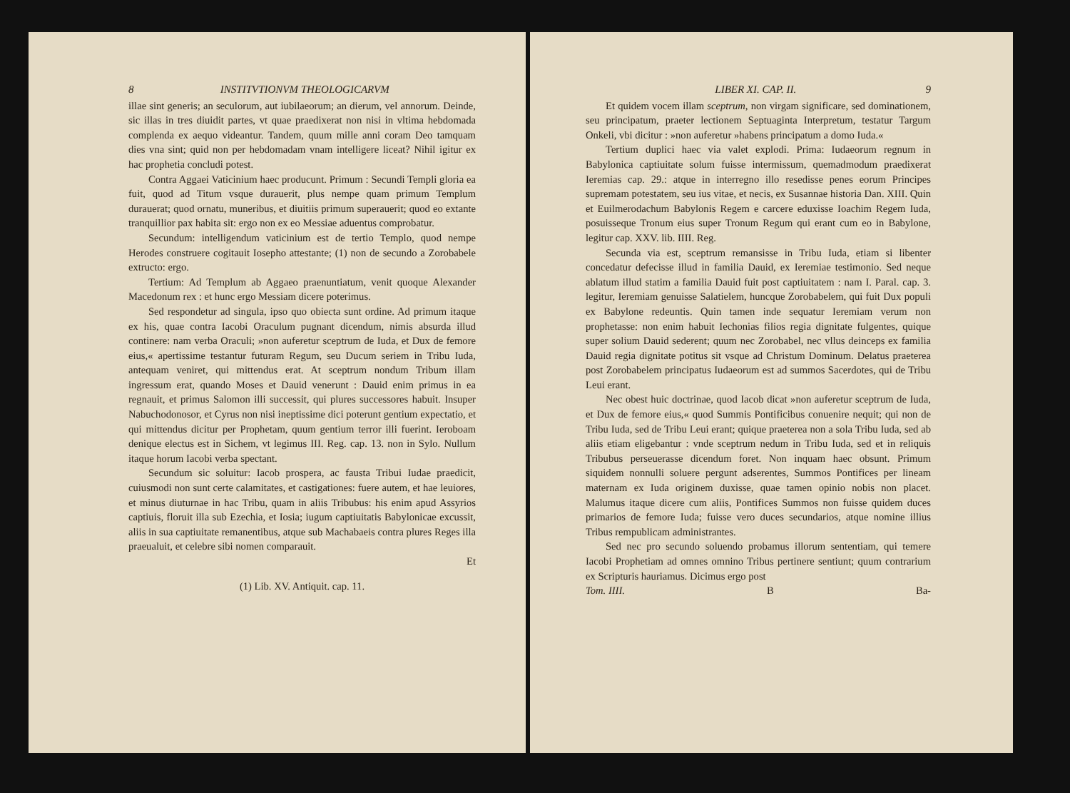8 INSTITVTIONVM THEOLOGICARVM
illae sint generis; an seculorum, aut iubilaeorum; an dierum, vel annorum. Deinde, sic illas in tres diuidit partes, vt quae praedixerat non nisi in vltima hebdomada complenda ex aequo videantur. Tandem, quum mille anni coram Deo tamquam dies vna sint; quid non per hebdomadam vnam intelligere liceat? Nihil igitur ex hac prophetia concludi potest.
Contra Aggaei Vaticinium haec producunt. Primum : Secundi Templi gloria ea fuit, quod ad Titum vsque durauerit, plus nempe quam primum Templum durauerat; quod ornatu, muneribus, et diuitiis primum superauerit; quod eo extante tranquillior pax habita sit: ergo non ex eo Messiae aduentus comprobatur.
Secundum: intelligendum vaticinium est de tertio Templo, quod nempe Herodes construere cogitauit Iosepho attestante; (1) non de secundo a Zorobabele extructo: ergo.
Tertium: Ad Templum ab Aggaeo praenuntiatum, venit quoque Alexander Macedonum rex : et hunc ergo Messiam dicere poterimus.
Sed respondetur ad singula, ipso quo obiecta sunt ordine. Ad primum itaque ex his, quae contra Iacobi Oraculum pugnant dicendum, nimis absurda illud continere: nam verba Oraculi; »non auferetur sceptrum de Iuda, et Dux de femore eius,« apertissime testantur futuram Regum, seu Ducum seriem in Tribu Iuda, antequam veniret, qui mittendus erat. At sceptrum nondum Tribum illam ingressum erat, quando Moses et Dauid venerunt : Dauid enim primus in ea regnauit, et primus Salomon illi successit, qui plures successores habuit. Insuper Nabuchodonosor, et Cyrus non nisi ineptissime dici poterunt gentium expectatio, et qui mittendus dicitur per Prophetam, quum gentium terror illi fuerint. Ieroboam denique electus est in Sichem, vt legimus III. Reg. cap. 13. non in Sylo. Nullum itaque horum Iacobi verba spectant.
Secundum sic soluitur: Iacob prospera, ac fausta Tribui Iudae praedicit, cuiusmodi non sunt certe calamitates, et castigationes: fuere autem, et hae leuiores, et minus diuturnae in hac Tribu, quam in aliis Tribubus: his enim apud Assyrios captiuis, floruit illa sub Ezechia, et Iosia; iugum captiuitatis Babylonicae excussit, aliis in sua captiuitate remanentibus, atque sub Machabaeis contra plures Reges illa praeualuit, et celebre sibi nomen comparauit.
Et
(1) Lib. XV. Antiquit. cap. 11.
LIBER XI. CAP. II. 9
Et quidem vocem illam sceptrum, non virgam significare, sed dominationem, seu principatum, praeter lectionem Septuaginta Interpretum, testatur Targum Onkeli, vbi dicitur : »non auferetur »habens principatum a domo Iuda.«
Tertium duplici haec via valet explodi. Prima: Iudaeorum regnum in Babylonica captiuitate solum fuisse intermissum, quemadmodum praedixerat Ieremias cap. 29.: atque in interregno illo resedisse penes eorum Principes supremam potestatem, seu ius vitae, et necis, ex Susannae historia Dan. XIII. Quin et Euilmerodachum Babylonis Regem e carcere eduxisse Ioachim Regem Iuda, posuisseque Tronum eius super Tronum Regum qui erant cum eo in Babylone, legitur cap. XXV. lib. IIII. Reg.
Secunda via est, sceptrum remansisse in Tribu Iuda, etiam si libenter concedatur defecisse illud in familia Dauid, ex Ieremiae testimonio. Sed neque ablatum illud statim a familia Dauid fuit post captiuitatem : nam I. Paral. cap. 3. legitur, Ieremiam genuisse Salatielem, huncque Zorobabelem, qui fuit Dux populi ex Babylone redeuntis. Quin tamen inde sequatur Ieremiam verum non prophetasse: non enim habuit Iechonias filios regia dignitate fulgentes, quique super solium Dauid sederent; quum nec Zorobabel, nec vllus deinceps ex familia Dauid regia dignitate potitus sit vsque ad Christum Dominum. Delatus praeterea post Zorobabelem principatus Iudaeorum est ad summos Sacerdotes, qui de Tribu Leui erant.
Nec obest huic doctrinae, quod Iacob dicat »non auferetur sceptrum de Iuda, et Dux de femore eius,« quod Summis Pontificibus conuenire nequit; qui non de Tribu Iuda, sed de Tribu Leui erant; quique praeterea non a sola Tribu Iuda, sed ab aliis etiam eligebantur : vnde sceptrum nedum in Tribu Iuda, sed et in reliquis Tribubus perseuerasse dicendum foret. Non inquam haec obsunt. Primum siquidem nonnulli soluere pergunt adserentes, Summos Pontifices per lineam maternam ex Iuda originem duxisse, quae tamen opinio nobis non placet. Malumus itaque dicere cum aliis, Pontifices Summos non fuisse quidem duces primarios de femore Iuda; fuisse vero duces secundarios, atque nomine illius Tribus rempublicam administrantes.
Sed nec pro secundo soluendo probamus illorum sententiam, qui temere Iacobi Prophetiam ad omnes omnino Tribus pertinere sentiunt; quum contrarium ex Scripturis hauriamus. Dicimus ergo post
Tom. IIII. B Ba-